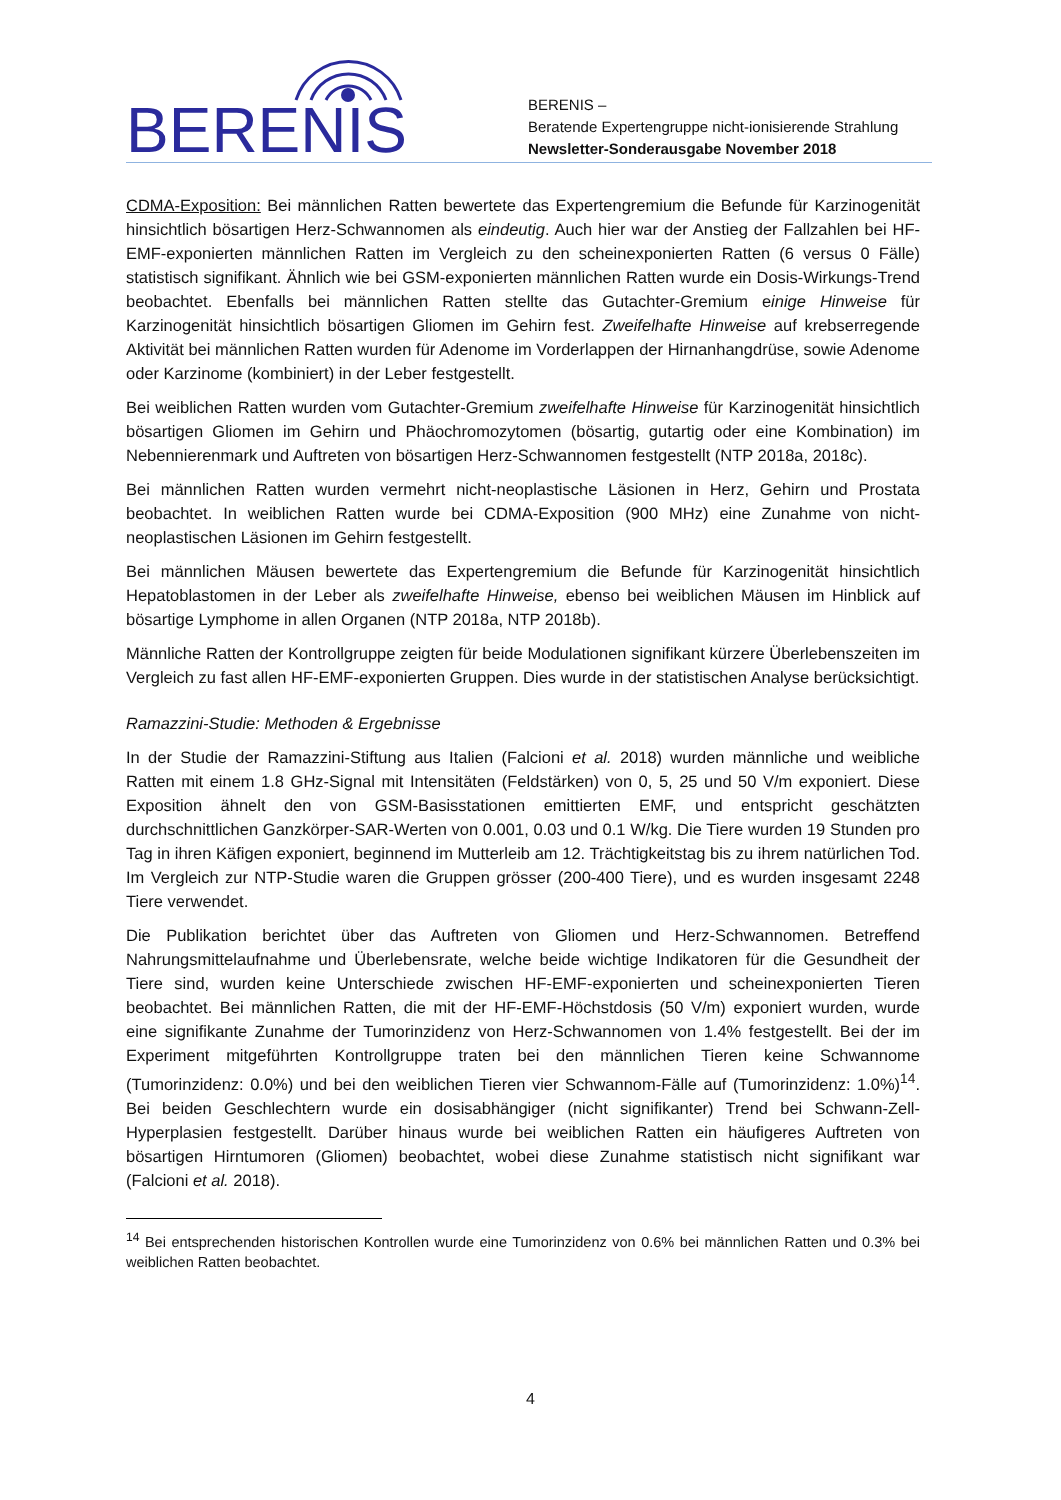BERENIS
BERENIS –
Beratende Expertengruppe nicht-ionisierende Strahlung
Newsletter-Sonderausgabe November 2018
CDMA-Exposition: Bei männlichen Ratten bewertete das Expertengremium die Befunde für Karzinogenität hinsichtlich bösartigen Herz-Schwannomen als eindeutig. Auch hier war der Anstieg der Fallzahlen bei HF-EMF-exponierten männlichen Ratten im Vergleich zu den scheinexponierten Ratten (6 versus 0 Fälle) statistisch signifikant. Ähnlich wie bei GSM-exponierten männlichen Ratten wurde ein Dosis-Wirkungs-Trend beobachtet. Ebenfalls bei männlichen Ratten stellte das Gutachter-Gremium einige Hinweise für Karzinogenität hinsichtlich bösartigen Gliomen im Gehirn fest. Zweifelhafte Hinweise auf krebserregende Aktivität bei männlichen Ratten wurden für Adenome im Vorderlappen der Hirnanhangdrüse, sowie Adenome oder Karzinome (kombiniert) in der Leber festgestellt.
Bei weiblichen Ratten wurden vom Gutachter-Gremium zweifelhafte Hinweise für Karzinogenität hinsichtlich bösartigen Gliomen im Gehirn und Phäochromozytomen (bösartig, gutartig oder eine Kombination) im Nebennierenmark und Auftreten von bösartigen Herz-Schwannomen festgestellt (NTP 2018a, 2018c).
Bei männlichen Ratten wurden vermehrt nicht-neoplastische Läsionen in Herz, Gehirn und Prostata beobachtet. In weiblichen Ratten wurde bei CDMA-Exposition (900 MHz) eine Zunahme von nicht-neoplastischen Läsionen im Gehirn festgestellt.
Bei männlichen Mäusen bewertete das Expertengremium die Befunde für Karzinogenität hinsichtlich Hepatoblastomen in der Leber als zweifelhafte Hinweise, ebenso bei weiblichen Mäusen im Hinblick auf bösartige Lymphome in allen Organen (NTP 2018a, NTP 2018b).
Männliche Ratten der Kontrollgruppe zeigten für beide Modulationen signifikant kürzere Überlebenszeiten im Vergleich zu fast allen HF-EMF-exponierten Gruppen. Dies wurde in der statistischen Analyse berücksichtigt.
Ramazzini-Studie: Methoden & Ergebnisse
In der Studie der Ramazzini-Stiftung aus Italien (Falcioni et al. 2018) wurden männliche und weibliche Ratten mit einem 1.8 GHz-Signal mit Intensitäten (Feldstärken) von 0, 5, 25 und 50 V/m exponiert. Diese Exposition ähnelt den von GSM-Basisstationen emittierten EMF, und entspricht geschätzten durchschnittlichen Ganzkörper-SAR-Werten von 0.001, 0.03 und 0.1 W/kg. Die Tiere wurden 19 Stunden pro Tag in ihren Käfigen exponiert, beginnend im Mutterleib am 12. Trächtigkeitstag bis zu ihrem natürlichen Tod. Im Vergleich zur NTP-Studie waren die Gruppen grösser (200-400 Tiere), und es wurden insgesamt 2248 Tiere verwendet.
Die Publikation berichtet über das Auftreten von Gliomen und Herz-Schwannomen. Betreffend Nahrungsmittelaufnahme und Überlebensrate, welche beide wichtige Indikatoren für die Gesundheit der Tiere sind, wurden keine Unterschiede zwischen HF-EMF-exponierten und scheinexponierten Tieren beobachtet. Bei männlichen Ratten, die mit der HF-EMF-Höchstdosis (50 V/m) exponiert wurden, wurde eine signifikante Zunahme der Tumorinzidenz von Herz-Schwannomen von 1.4% festgestellt. Bei der im Experiment mitgeführten Kontrollgruppe traten bei den männlichen Tieren keine Schwannome (Tumorinzidenz: 0.0%) und bei den weiblichen Tieren vier Schwannom-Fälle auf (Tumorinzidenz: 1.0%)<sup>14</sup>. Bei beiden Geschlechtern wurde ein dosisabhängiger (nicht signifikanter) Trend bei Schwann-Zell-Hyperplasien festgestellt. Darüber hinaus wurde bei weiblichen Ratten ein häufigeres Auftreten von bösartigen Hirntumoren (Gliomen) beobachtet, wobei diese Zunahme statistisch nicht signifikant war (Falcioni et al. 2018).
<sup>14</sup> Bei entsprechenden historischen Kontrollen wurde eine Tumorinzidenz von 0.6% bei männlichen Ratten und 0.3% bei weiblichen Ratten beobachtet.
4